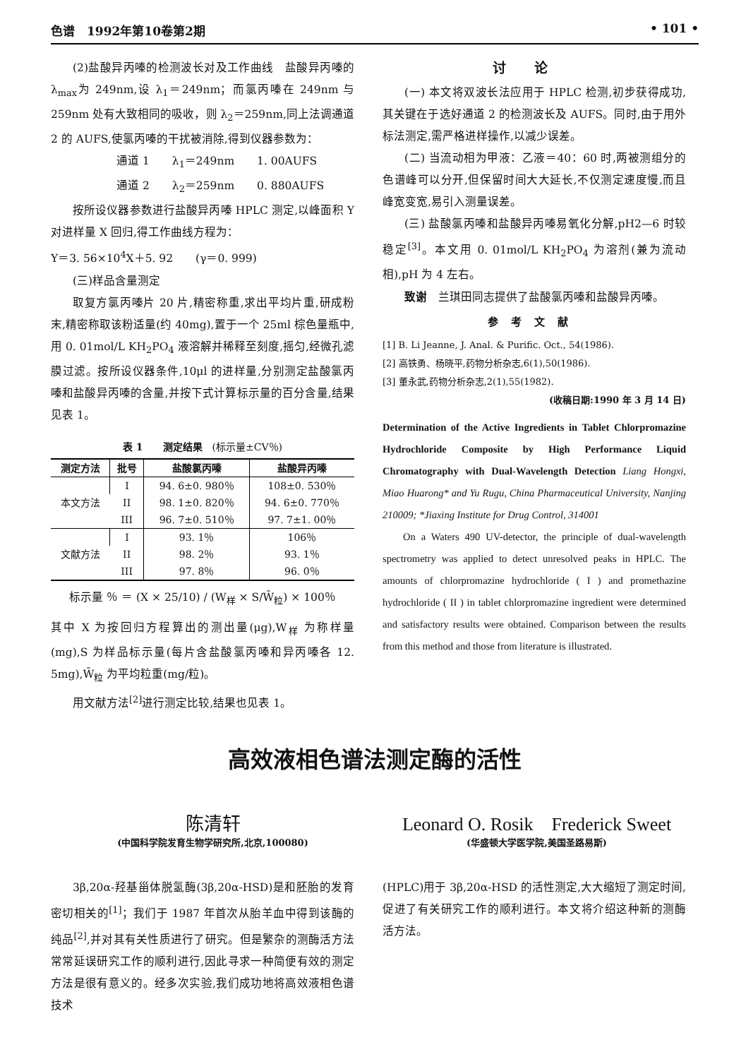色谱　1992年第10卷第2期 • 101 •
(2)盐酸异丙嗪的检测波长对及工作曲线　盐酸异丙嗪的 λ<sub>max</sub>为 249nm,设 λ<sub>1</sub>＝249nm；而氯丙嗪在 249nm 与 259nm 处有大致相同的吸收，则 λ<sub>2</sub>＝259nm,同上法调通道 2 的 AUFS,使氯丙嗪的干扰被消除,得到仪器参数为：
通道 1　　λ<sub>1</sub>＝249nm　　1. 00AUFS
通道 2　　λ<sub>2</sub>＝259nm　　0. 880AUFS
按所设仪器参数进行盐酸异丙嗪 HPLC 测定,以峰面积 Y 对进样量 X 回归,得工作曲线方程为：
Y＝3. 56×10<sup>4</sup>X＋5. 92　　(γ＝0. 999)
(三)样品含量测定
取复方氯丙嗪片 20 片,精密称重,求出平均片重,研成粉末,精密称取该粉适量(约 40mg),置于一个 25ml 棕色量瓶中,用 0. 01mol/L KH<sub>2</sub>PO<sub>4</sub> 液溶解并稀释至刻度,摇匀,经微孔滤膜过滤。按所设仪器条件,10μl 的进样量,分别测定盐酸氯丙嗪和盐酸异丙嗪的含量,并按下式计算标示量的百分含量,结果见表 1。
表 1　　测定结果　(标示量±CV％)
| 测定方法 | 批号 | 盐酸氯丙嗪 | 盐酸异丙嗪 |
| --- | --- | --- | --- |
| 本文方法 | I | 94. 6±0. 980％ | 108±0. 530％ |
| | II | 98. 1±0. 820％ | 94. 6±0. 770％ |
| | III | 96. 7±0. 510％ | 97. 7±1. 00％ |
| 文献方法 | I | 93. 1％ | 106％ |
| | II | 98. 2％ | 93. 1％ |
| | III | 97. 8％ | 96. 0％ |
标示量 ％ ＝ (X × 25/10) / (W<sub>样</sub> × S/W̄<sub>粒</sub>) × 100％
其中 X 为按回归方程算出的测出量(μg),W<sub>样</sub> 为称样量(mg),S 为样品标示量(每片含盐酸氯丙嗪和异丙嗪各 12. 5mg),W̄<sub>粒</sub> 为平均粒重(mg/粒)。
用文献方法<sup>[2]</sup>进行测定比较,结果也见表 1。
讨论
(一) 本文将双波长法应用于 HPLC 检测,初步获得成功,其关键在于选好通道 2 的检测波长及 AUFS。同时,由于用外标法测定,需严格进样操作,以减少误差。
(二) 当流动相为甲液：乙液＝40：60 时,两被测组分的色谱峰可以分开,但保留时间大大延长,不仅测定速度慢,而且峰宽变宽,易引入测量误差。
(三) 盐酸氯丙嗪和盐酸异丙嗪易氧化分解,pH2—6 时较稳定<sup>[3]</sup>。本文用 0. 01mol/L KH<sub>2</sub>PO<sub>4</sub> 为溶剂(兼为流动相),pH 为 4 左右。
致谢　兰琪田同志提供了盐酸氯丙嗪和盐酸异丙嗪。
参考文献
[1] B. Li Jeanne, J. Anal. & Purific. Oct., 54(1986).
[2] 高铁勇、杨晓平,药物分析杂志,6(1),50(1986).
[3] 董永武,药物分析杂志,2(1),55(1982).
(收稿日期:1990 年 3 月 14 日)
Determination of the Active Ingredients in Tablet Chlorpromazine Hydrochloride Composite by High Performance Liquid Chromatography with Dual-Wavelength Detection Liang Hongxi, Miao Huarong* and Yu Rugu, China Pharmaceutical University, Nanjing 210009; *Jiaxing Institute for Drug Control, 314001
On a Waters 490 UV-detector, the principle of dual-wavelength spectrometry was applied to detect unresolved peaks in HPLC. The amounts of chlorpromazine hydrochloride ( I ) and promethazine hydrochloride ( II ) in tablet chlorpromazine ingredient were determined and satisfactory results were obtained. Comparison between the results from this method and those from literature is illustrated.
高效液相色谱法测定酶的活性
陈清轩 Leonard O. Rosik　Frederick Sweet
(中国科学院发育生物学研究所,北京,100080) (华盛顿大学医学院,美国圣路易斯)
3β,20α-羟基甾体脱氢酶(3β,20α-HSD)是和胚胎的发育密切相关的<sup>[1]</sup>；我们于 1987 年首次从胎羊血中得到该酶的纯品<sup>[2]</sup>,并对其有关性质进行了研究。但是繁杂的测酶活方法常常延误研究工作的顺利进行,因此寻求一种简便有效的测定方法是很有意义的。经多次实验,我们成功地将高效液相色谱技术
(HPLC)用于 3β,20α-HSD 的活性测定,大大缩短了测定时间,促进了有关研究工作的顺利进行。本文将介绍这种新的测酶活方法。